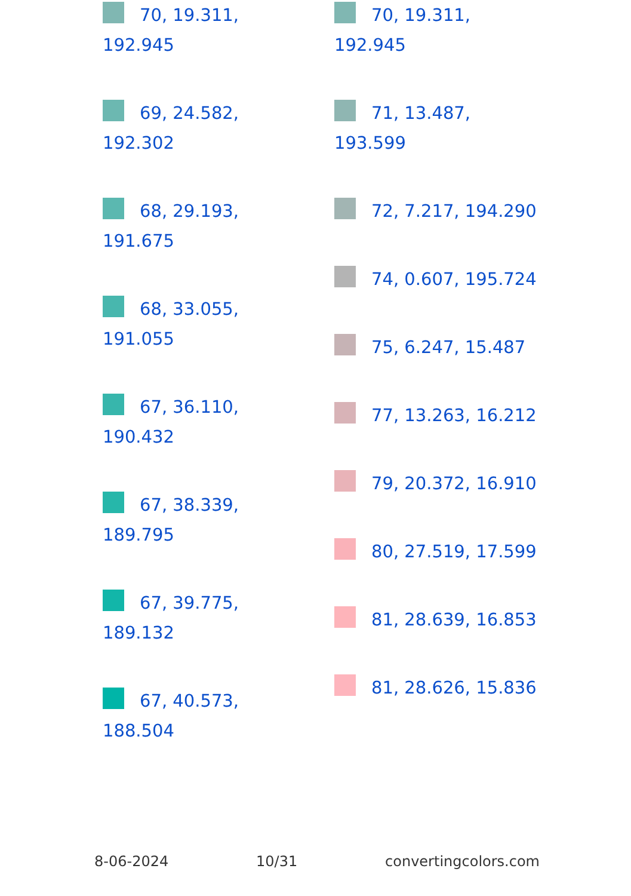70, 19.311, 192.945
69, 24.582, 192.302
68, 29.193, 191.675
68, 33.055, 191.055
67, 36.110, 190.432
67, 38.339, 189.795
67, 39.775, 189.132
67, 40.573, 188.504
70, 19.311, 192.945
71, 13.487, 193.599
72, 7.217, 194.290
74, 0.607, 195.724
75, 6.247, 15.487
77, 13.263, 16.212
79, 20.372, 16.910
80, 27.519, 17.599
81, 28.639, 16.853
81, 28.626, 15.836
8-06-2024 10/31 convertingcolors.com